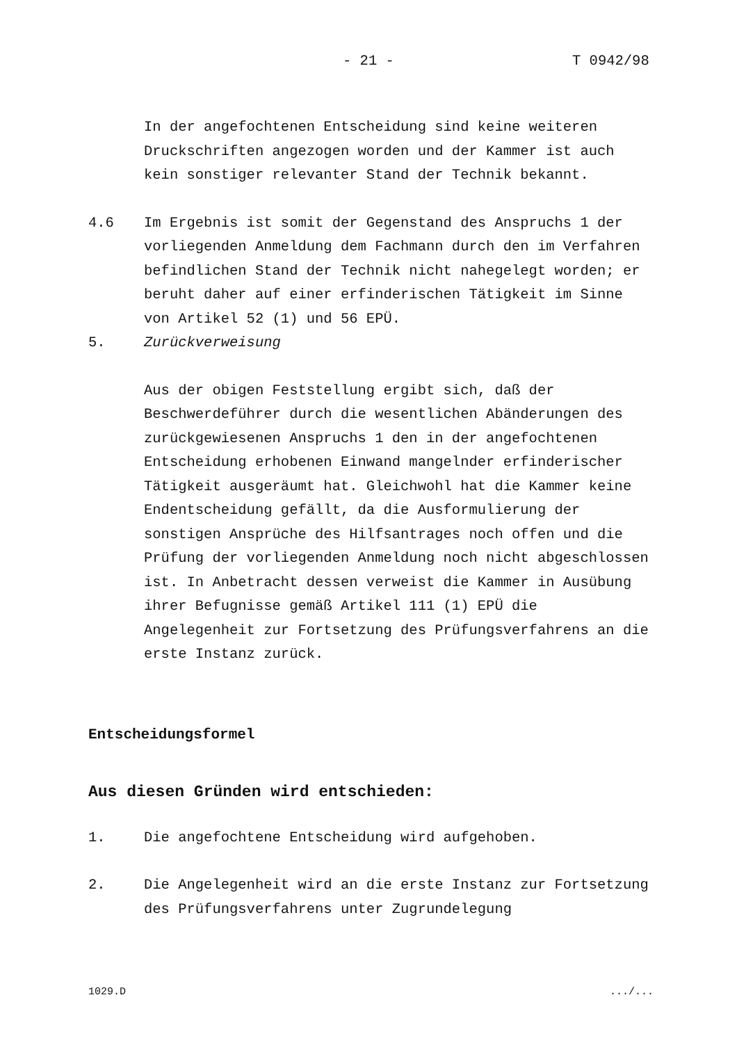- 21 - T 0942/98
In der angefochtenen Entscheidung sind keine weiteren Druckschriften angezogen worden und der Kammer ist auch kein sonstiger relevanter Stand der Technik bekannt.
4.6 Im Ergebnis ist somit der Gegenstand des Anspruchs 1 der vorliegenden Anmeldung dem Fachmann durch den im Verfahren befindlichen Stand der Technik nicht nahegelegt worden; er beruht daher auf einer erfinderischen Tätigkeit im Sinne von Artikel 52 (1) und 56 EPÜ.
5. Zurückverweisung
Aus der obigen Feststellung ergibt sich, daß der Beschwerdeführer durch die wesentlichen Abänderungen des zurückgewiesenen Anspruchs 1 den in der angefochtenen Entscheidung erhobenen Einwand mangelnder erfinderischer Tätigkeit ausgeräumt hat. Gleichwohl hat die Kammer keine Endentscheidung gefällt, da die Ausformulierung der sonstigen Ansprüche des Hilfsantrages noch offen und die Prüfung der vorliegenden Anmeldung noch nicht abgeschlossen ist. In Anbetracht dessen verweist die Kammer in Ausübung ihrer Befugnisse gemäß Artikel 111 (1) EPÜ die Angelegenheit zur Fortsetzung des Prüfungsverfahrens an die erste Instanz zurück.
Entscheidungsformel
Aus diesen Gründen wird entschieden:
1. Die angefochtene Entscheidung wird aufgehoben.
2. Die Angelegenheit wird an die erste Instanz zur Fortsetzung des Prüfungsverfahrens unter Zugrundelegung
1029.D .../...